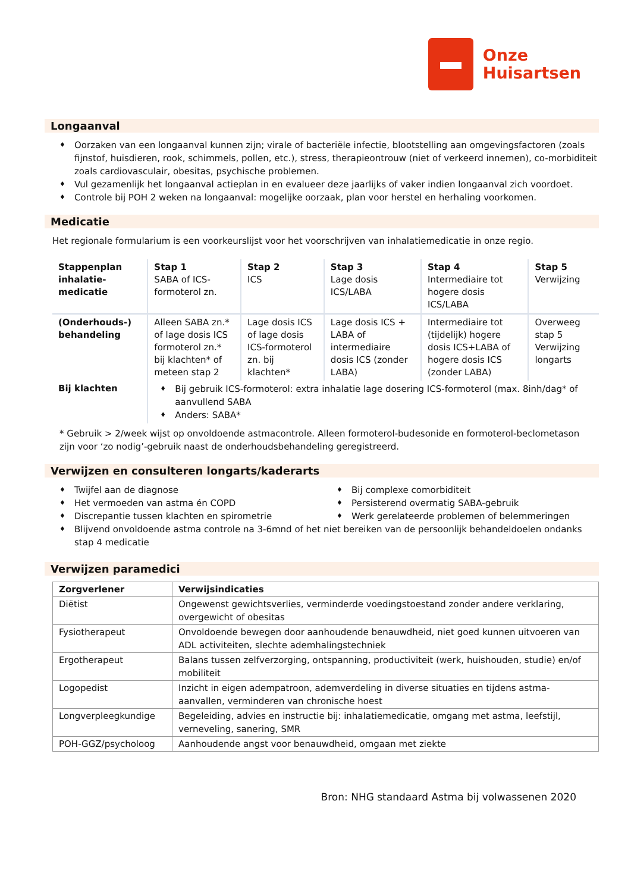Onze
Huisartsen
Longaanval
♦ Oorzaken van een longaanval kunnen zijn; virale of bacteriële infectie, blootstelling aan omgevingsfactoren (zoals fijnstof, huisdieren, rook, schimmels, pollen, etc.), stress, therapieontrouw (niet of verkeerd innemen), co-morbiditeit zoals cardiovasculair, obesitas, psychische problemen.
♦ Vul gezamenlijk het longaanval actieplan in en evalueer deze jaarlijks of vaker indien longaanval zich voordoet.
♦ Controle bij POH 2 weken na longaanval: mogelijke oorzaak, plan voor herstel en herhaling voorkomen.
Medicatie
Het regionale formularium is een voorkeurslijst voor het voorschrijven van inhalatiemedicatie in onze regio.
| Stappenplan inhalatie-medicatie | Stap 1 SABA of ICS-formoterol zn. | Stap 2 ICS | Stap 3 Lage dosis ICS/LABA | Stap 4 Intermediaire tot hogere dosis ICS/LABA | Stap 5 Verwijzing |
| (Onderhouds-) behandeling | Alleen SABA zn.* of lage dosis ICS formoterol zn.* bij klachten* of meteen stap 2 | Lage dosis ICS of lage dosis ICS-formoterol zn. bij klachten* | Lage dosis ICS + LABA of intermediaire dosis ICS (zonder LABA) | Intermediaire tot (tijdelijk) hogere dosis ICS+LABA of hogere dosis ICS (zonder LABA) | Overweeg stap 5 Verwijzing longarts |
| Bij klachten | ♦ Bij gebruik ICS-formoterol: extra inhalatie lage dosering ICS-formoterol (max. 8inh/dag* of aanvullend SABA ♦ Anders: SABA* | | | | |
* Gebruik > 2/week wijst op onvoldoende astmacontrole. Alleen formoterol-budesonide en formoterol-beclometason zijn voor ‘zo nodig’-gebruik naast de onderhoudsbehandeling geregistreerd.
Verwijzen en consulteren longarts/kaderarts
♦ Twijfel aan de diagnose
♦ Het vermoeden van astma én COPD
♦ Discrepantie tussen klachten en spirometrie
♦ Bij complexe comorbiditeit
♦ Persisterend overmatig SABA-gebruik
♦ Werk gerelateerde problemen of belemmeringen
♦ Blijvend onvoldoende astma controle na 3-6mnd of het niet bereiken van de persoonlijk behandeldoelen ondanks stap 4 medicatie
Verwijzen paramedici
| Zorgverlener | Verwijsindicaties |
| --- | --- |
| Diëtist | Ongewenst gewichtsverlies, verminderde voedingstoestand zonder andere verklaring, overgewicht of obesitas |
| Fysiotherapeut | Onvoldoende bewegen door aanhoudende benauwdheid, niet goed kunnen uitvoeren van ADL activiteiten, slechte ademhalingstechniek |
| Ergotherapeut | Balans tussen zelfverzorging, ontspanning, productiviteit (werk, huishouden, studie) en/of mobiliteit |
| Logopedist | Inzicht in eigen adempatroon, ademverdeling in diverse situaties en tijdens astma-aanvallen, verminderen van chronische hoest |
| Longverpleegkundige | Begeleiding, advies en instructie bij: inhalatiemedicatie, omgang met astma, leefstijl, verneveling, sanering, SMR |
| POH-GGZ/psycholoog | Aanhoudende angst voor benauwdheid, omgaan met ziekte |
Bron: NHG standaard Astma bij volwassenen 2020